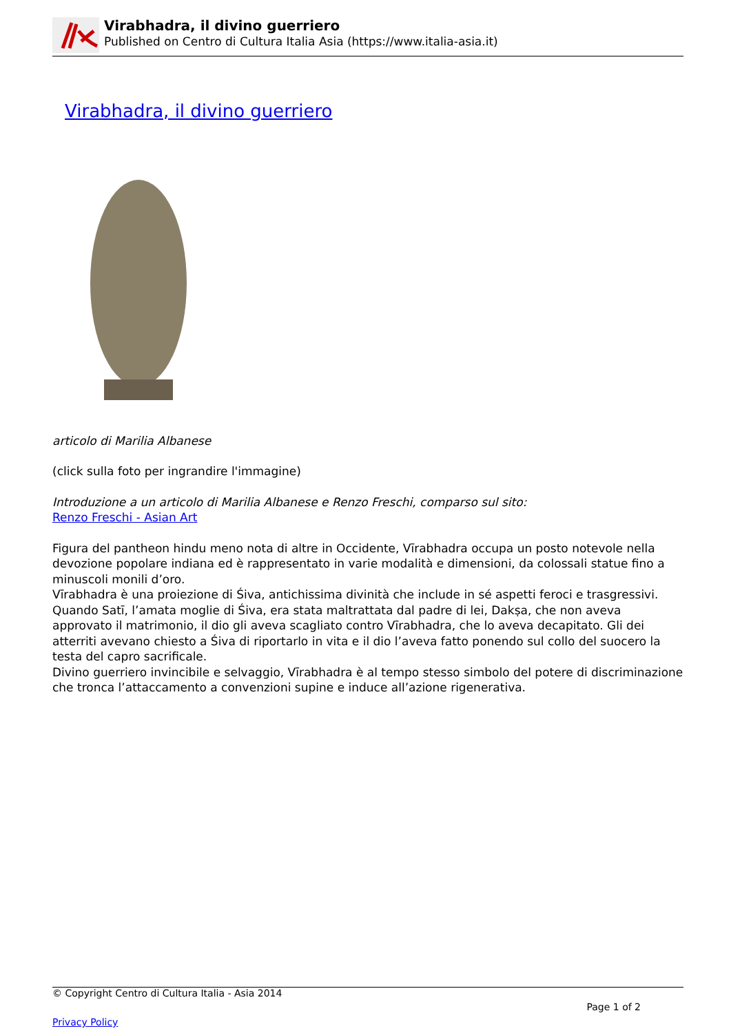Virabhadra, il divino guerriero
Published on Centro di Cultura Italia Asia (https://www.italia-asia.it)
Virabhadra, il divino guerriero
articolo di Marilia Albanese
(click sulla foto per ingrandire l'immagine)
Introduzione a un articolo di Marilia Albanese e Renzo Freschi, comparso sul sito:
Renzo Freschi - Asian Art
Figura del pantheon hindu meno nota di altre in Occidente, Vīrabhadra occupa un posto notevole nella devozione popolare indiana ed è rappresentato in varie modalità e dimensioni, da colossali statue fino a minuscoli monili d’oro.
Vīrabhadra è una proiezione di Śiva, antichissima divinità che include in sé aspetti feroci e trasgressivi. Quando Satī, l’amata moglie di Śiva, era stata maltrattata dal padre di lei, Dakṣa, che non aveva approvato il matrimonio, il dio gli aveva scagliato contro Vīrabhadra, che lo aveva decapitato. Gli dei atterriti avevano chiesto a Śiva di riportarlo in vita e il dio l’aveva fatto ponendo sul collo del suocero la testa del capro sacrificale.
Divino guerriero invincibile e selvaggio, Vīrabhadra è al tempo stesso simbolo del potere di discriminazione che tronca l’attaccamento a convenzioni supine e induce all’azione rigenerativa.
© Copyright Centro di Cultura Italia - Asia 2014
Page 1 of 2
Privacy Policy